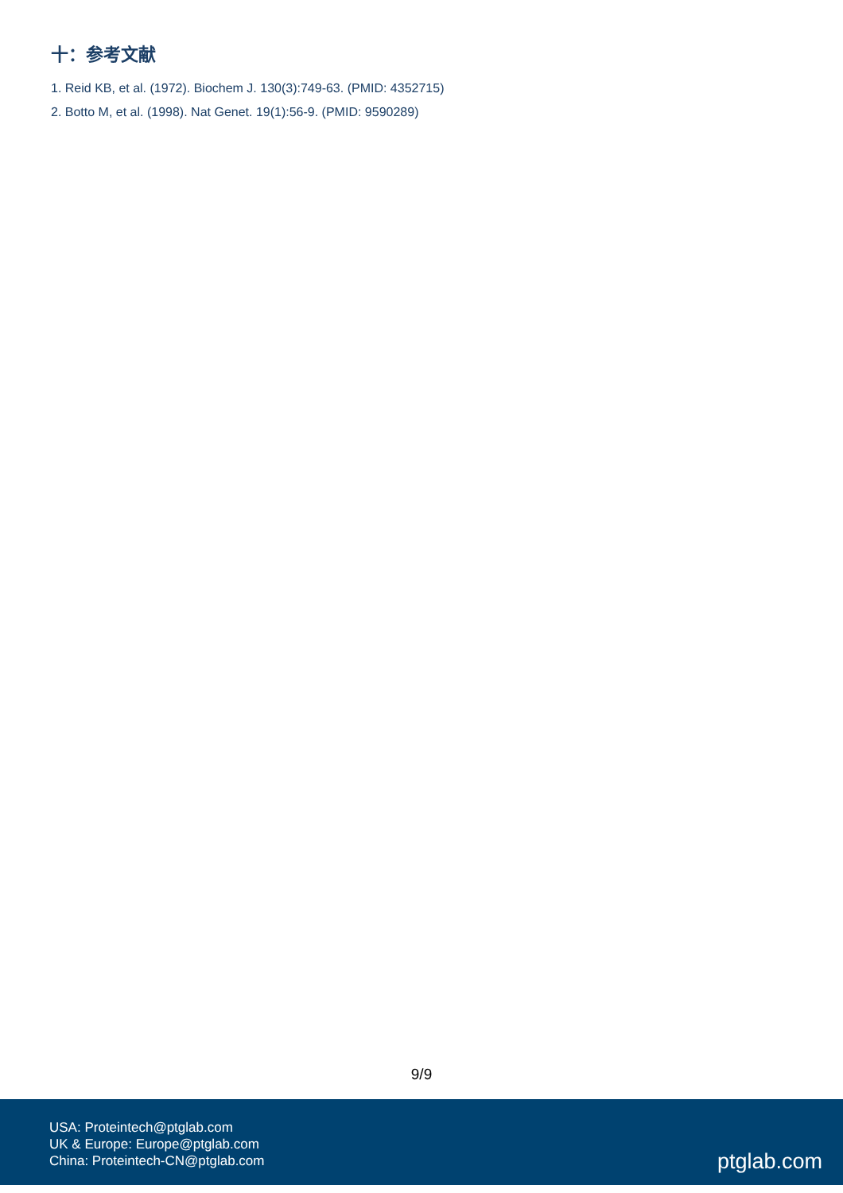十：参考文献
1. Reid KB, et al. (1972). Biochem J. 130(3):749-63. (PMID: 4352715)
2. Botto M, et al. (1998). Nat Genet. 19(1):56-9. (PMID: 9590289)
9/9
USA: Proteintech@ptglab.com
UK & Europe: Europe@ptglab.com
China: Proteintech-CN@ptglab.com
ptglab.com